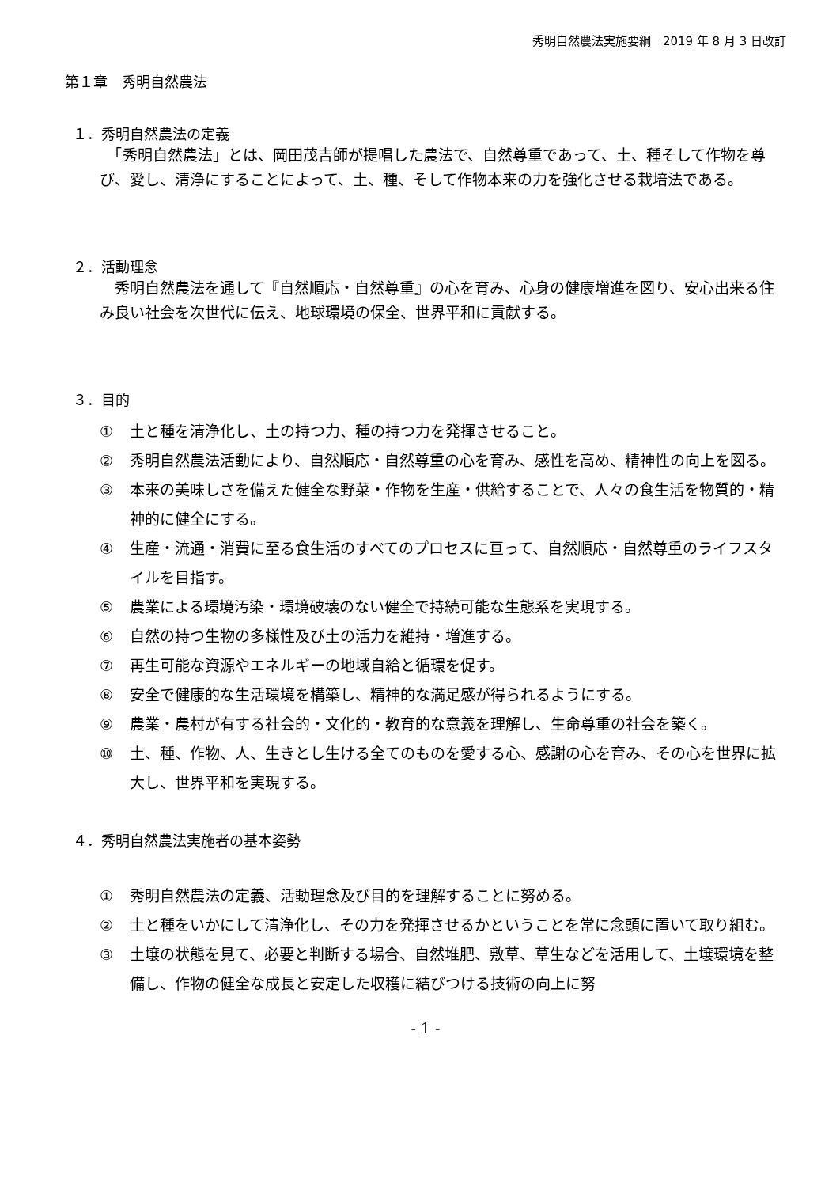秀明自然農法実施要綱　2019 年 8 月 3 日改訂
第１章　秀明自然農法
１．秀明自然農法の定義
　「秀明自然農法」とは、岡田茂吉師が提唱した農法で、自然尊重であって、土、種そして作物を尊び、愛し、清浄にすることによって、土、種、そして作物本来の力を強化させる栽培法である。
２．活動理念
　秀明自然農法を通して『自然順応・自然尊重』の心を育み、心身の健康増進を図り、安心出来る住み良い社会を次世代に伝え、地球環境の保全、世界平和に貢献する。
３．目的
① 土と種を清浄化し、土の持つ力、種の持つ力を発揮させること。
② 秀明自然農法活動により、自然順応・自然尊重の心を育み、感性を高め、精神性の向上を図る。
③ 本来の美味しさを備えた健全な野菜・作物を生産・供給することで、人々の食生活を物質的・精神的に健全にする。
④ 生産・流通・消費に至る食生活のすべてのプロセスに亘って、自然順応・自然尊重のライフスタイルを目指す。
⑤ 農業による環境汚染・環境破壊のない健全で持続可能な生態系を実現する。
⑥ 自然の持つ生物の多様性及び土の活力を維持・増進する。
⑦ 再生可能な資源やエネルギーの地域自給と循環を促す。
⑧ 安全で健康的な生活環境を構築し、精神的な満足感が得られるようにする。
⑨ 農業・農村が有する社会的・文化的・教育的な意義を理解し、生命尊重の社会を築く。
⑩ 土、種、作物、人、生きとし生ける全てのものを愛する心、感謝の心を育み、その心を世界に拡大し、世界平和を実現する。
４．秀明自然農法実施者の基本姿勢
① 秀明自然農法の定義、活動理念及び目的を理解することに努める。
② 土と種をいかにして清浄化し、その力を発揮させるかということを常に念頭に置いて取り組む。
③ 土壌の状態を見て、必要と判断する場合、自然堆肥、敷草、草生などを活用して、土壌環境を整備し、作物の健全な成長と安定した収穫に結びつける技術の向上に努
- 1 -